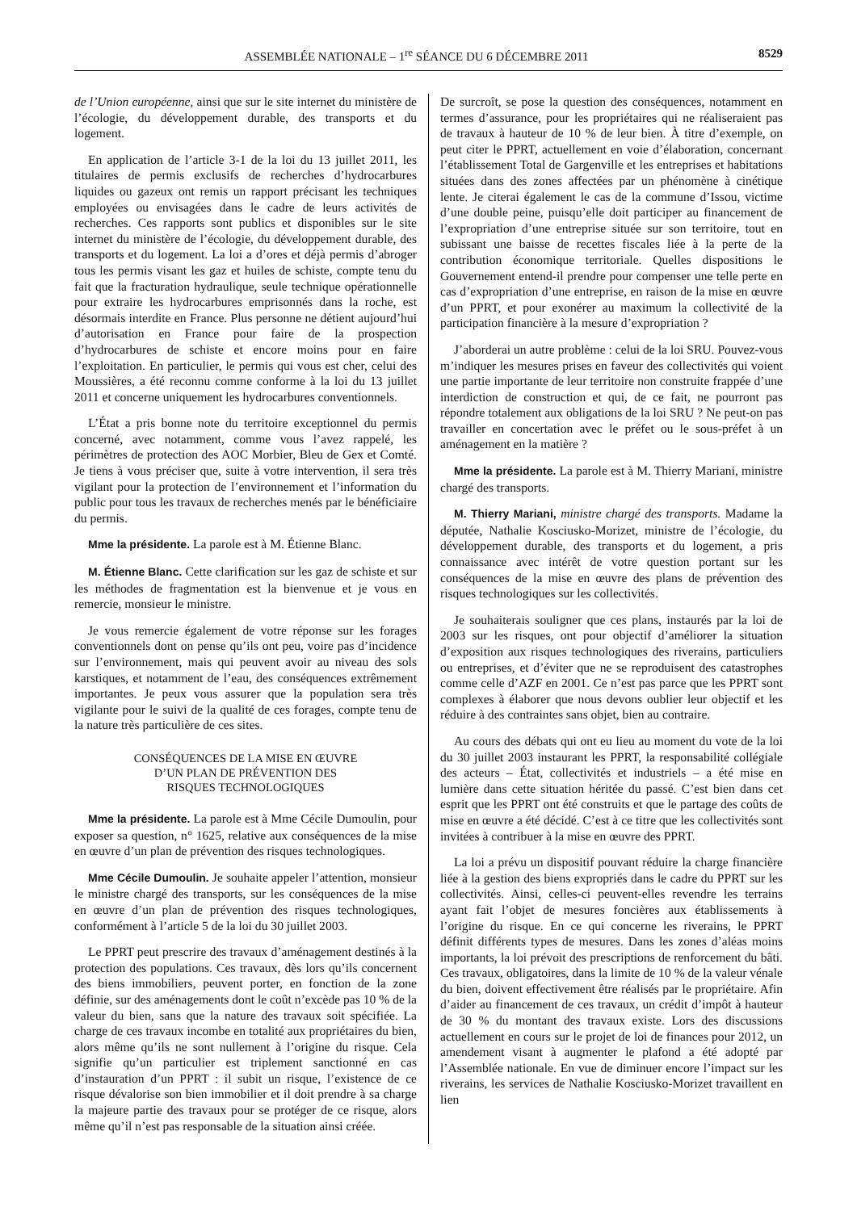ASSEMBLÉE NATIONALE – 1<sup>re</sup> SÉANCE DU 6 DÉCEMBRE 2011 8529
de l’Union européenne, ainsi que sur le site internet du ministère de l’écologie, du développement durable, des transports et du logement.
En application de l’article 3-1 de la loi du 13 juillet 2011, les titulaires de permis exclusifs de recherches d’hydrocarbures liquides ou gazeux ont remis un rapport précisant les techniques employées ou envisagées dans le cadre de leurs activités de recherches. Ces rapports sont publics et disponibles sur le site internet du ministère de l’écologie, du développement durable, des transports et du logement. La loi a d’ores et déjà permis d’abroger tous les permis visant les gaz et huiles de schiste, compte tenu du fait que la fracturation hydraulique, seule technique opérationnelle pour extraire les hydrocarbures emprisonnés dans la roche, est désormais interdite en France. Plus personne ne détient aujourd’hui d’autorisation en France pour faire de la prospection d’hydrocarbures de schiste et encore moins pour en faire l’exploitation. En particulier, le permis qui vous est cher, celui des Moussières, a été reconnu comme conforme à la loi du 13 juillet 2011 et concerne uniquement les hydrocarbures conventionnels.
L’État a pris bonne note du territoire exceptionnel du permis concerné, avec notamment, comme vous l’avez rappelé, les périmètres de protection des AOC Morbier, Bleu de Gex et Comté. Je tiens à vous préciser que, suite à votre intervention, il sera très vigilant pour la protection de l’environnement et l’information du public pour tous les travaux de recherches menés par le bénéficiaire du permis.
Mme la présidente. La parole est à M. Étienne Blanc.
M. Étienne Blanc. Cette clarification sur les gaz de schiste et sur les méthodes de fragmentation est la bienvenue et je vous en remercie, monsieur le ministre.
Je vous remercie également de votre réponse sur les forages conventionnels dont on pense qu’ils ont peu, voire pas d’incidence sur l’environnement, mais qui peuvent avoir au niveau des sols karstiques, et notamment de l’eau, des conséquences extrêmement importantes. Je peux vous assurer que la population sera très vigilante pour le suivi de la qualité de ces forages, compte tenu de la nature très particulière de ces sites.
CONSÉQUENCES DE LA MISE EN ŒUVRE
D’UN PLAN DE PRÉVENTION DES
RISQUES TECHNOLOGIQUES
Mme la présidente. La parole est à Mme Cécile Dumoulin, pour exposer sa question, n° 1625, relative aux conséquences de la mise en œuvre d’un plan de prévention des risques technologiques.
Mme Cécile Dumoulin. Je souhaite appeler l’attention, monsieur le ministre chargé des transports, sur les conséquences de la mise en œuvre d’un plan de prévention des risques technologiques, conformément à l’article 5 de la loi du 30 juillet 2003.
Le PPRT peut prescrire des travaux d’aménagement destinés à la protection des populations. Ces travaux, dès lors qu’ils concernent des biens immobiliers, peuvent porter, en fonction de la zone définie, sur des aménagements dont le coût n’excède pas 10 % de la valeur du bien, sans que la nature des travaux soit spécifiée. La charge de ces travaux incombe en totalité aux propriétaires du bien, alors même qu’ils ne sont nullement à l’origine du risque. Cela signifie qu’un particulier est triplement sanctionné en cas d’instauration d’un PPRT : il subit un risque, l’existence de ce risque dévalorise son bien immobilier et il doit prendre à sa charge la majeure partie des travaux pour se protéger de ce risque, alors même qu’il n’est pas responsable de la situation ainsi créée.
De surcroît, se pose la question des conséquences, notamment en termes d’assurance, pour les propriétaires qui ne réaliseraient pas de travaux à hauteur de 10 % de leur bien. À titre d’exemple, on peut citer le PPRT, actuellement en voie d’élaboration, concernant l’établissement Total de Gargenville et les entreprises et habitations situées dans des zones affectées par un phénomène à cinétique lente. Je citerai également le cas de la commune d’Issou, victime d’une double peine, puisqu’elle doit participer au financement de l’expropriation d’une entreprise située sur son territoire, tout en subissant une baisse de recettes fiscales liée à la perte de la contribution économique territoriale. Quelles dispositions le Gouvernement entend-il prendre pour compenser une telle perte en cas d’expropriation d’une entreprise, en raison de la mise en œuvre d’un PPRT, et pour exonérer au maximum la collectivité de la participation financière à la mesure d’expropriation ?
J’aborderai un autre problème : celui de la loi SRU. Pouvez-vous m’indiquer les mesures prises en faveur des collectivités qui voient une partie importante de leur territoire non construite frappée d’une interdiction de construction et qui, de ce fait, ne pourront pas répondre totalement aux obligations de la loi SRU ? Ne peut-on pas travailler en concertation avec le préfet ou le sous-préfet à un aménagement en la matière ?
Mme la présidente. La parole est à M. Thierry Mariani, ministre chargé des transports.
M. Thierry Mariani, ministre chargé des transports. Madame la députée, Nathalie Kosciusko-Morizet, ministre de l’écologie, du développement durable, des transports et du logement, a pris connaissance avec intérêt de votre question portant sur les conséquences de la mise en œuvre des plans de prévention des risques technologiques sur les collectivités.
Je souhaiterais souligner que ces plans, instaurés par la loi de 2003 sur les risques, ont pour objectif d’améliorer la situation d’exposition aux risques technologiques des riverains, particuliers ou entreprises, et d’éviter que ne se reproduisent des catastrophes comme celle d’AZF en 2001. Ce n’est pas parce que les PPRT sont complexes à élaborer que nous devons oublier leur objectif et les réduire à des contraintes sans objet, bien au contraire.
Au cours des débats qui ont eu lieu au moment du vote de la loi du 30 juillet 2003 instaurant les PPRT, la responsabilité collégiale des acteurs – État, collectivités et industriels – a été mise en lumière dans cette situation héritée du passé. C’est bien dans cet esprit que les PPRT ont été construits et que le partage des coûts de mise en œuvre a été décidé. C’est à ce titre que les collectivités sont invitées à contribuer à la mise en œuvre des PPRT.
La loi a prévu un dispositif pouvant réduire la charge financière liée à la gestion des biens expropriés dans le cadre du PPRT sur les collectivités. Ainsi, celles-ci peuvent-elles revendre les terrains ayant fait l’objet de mesures foncières aux établissements à l’origine du risque. En ce qui concerne les riverains, le PPRT définit différents types de mesures. Dans les zones d’aléas moins importants, la loi prévoit des prescriptions de renforcement du bâti. Ces travaux, obligatoires, dans la limite de 10 % de la valeur vénale du bien, doivent effectivement être réalisés par le propriétaire. Afin d’aider au financement de ces travaux, un crédit d’impôt à hauteur de 30 % du montant des travaux existe. Lors des discussions actuellement en cours sur le projet de loi de finances pour 2012, un amendement visant à augmenter le plafond a été adopté par l’Assemblée nationale. En vue de diminuer encore l’impact sur les riverains, les services de Nathalie Kosciusko-Morizet travaillent en lien